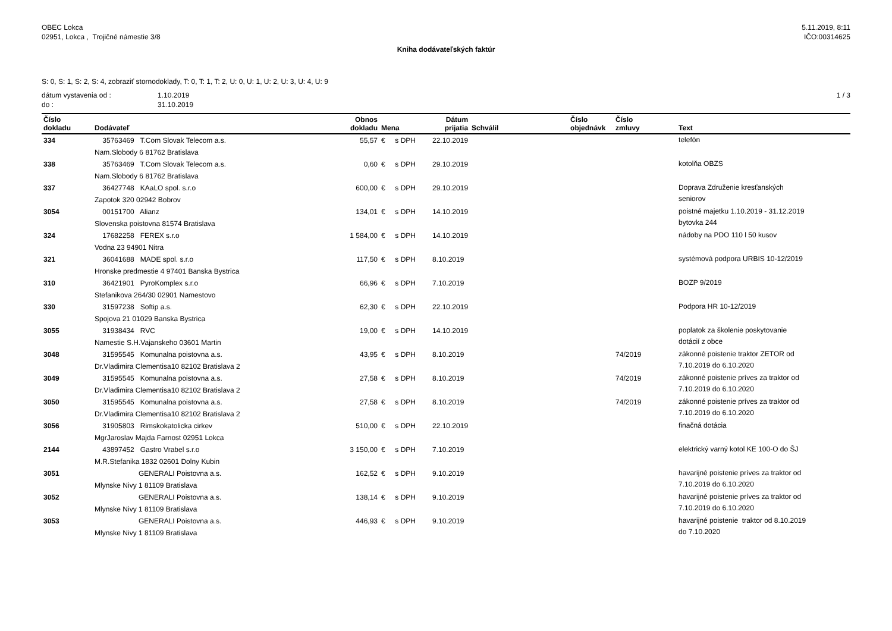OBEC Lokca
02951, Lokca , Trojičné námestie 3/8
5.11.2019, 8:11
IČO:00314625
Kniha dodávateľských faktúr
S: 0, S: 1, S: 2, S: 4, zobraziť stornodoklady, T: 0, T: 1, T: 2, U: 0, U: 1, U: 2, U: 3, U: 4, U: 9
dátum vystavenia od : 1.10.2019
do : 31.10.2019
1 / 3
| Číslo dokladu | Dodávateľ | Obnos dokladu | Mena | Dátum prijatia | Schválil | Číslo objednávk | Číslo zmluvy | Text |
| --- | --- | --- | --- | --- | --- | --- | --- | --- |
| 334 | 35763469 T.Com Slovak Telecom a.s. Nam.Slobody 6 81762 Bratislava | 55,57 | € s DPH | 22.10.2019 | | | | telefón |
| 338 | 35763469 T.Com Slovak Telecom a.s. Nam.Slobody 6 81762 Bratislava | 0,60 | € s DPH | 29.10.2019 | | | | kotolňa OBZS |
| 337 | 36427748 KAaLO spol. s.r.o Zapotok 320 02942 Bobrov | 600,00 | € s DPH | 29.10.2019 | | | | Doprava Združenie kresťanských seniorov |
| 3054 | 00151700 Alianz Slovenska poistovna 81574 Bratislava | 134,01 | € s DPH | 14.10.2019 | | | | poistné majetku 1.10.2019 - 31.12.2019 bytovka 244 |
| 324 | 17682258 FEREX s.r.o Vodna 23 94901 Nitra | 1 584,00 | € s DPH | 14.10.2019 | | | | nádoby na PDO 110 l 50 kusov |
| 321 | 36041688 MADE spol. s.r.o Hronske predmestie 4 97401 Banska Bystrica | 117,50 | € s DPH | 8.10.2019 | | | | systémová podpora URBIS 10-12/2019 |
| 310 | 36421901 PyroKomplex s.r.o Stefanikova 264/30 02901 Namestovo | 66,96 | € s DPH | 7.10.2019 | | | | BOZP 9/2019 |
| 330 | 31597238 Softip a.s. Spojova 21 01029 Banska Bystrica | 62,30 | € s DPH | 22.10.2019 | | | | Podpora HR 10-12/2019 |
| 3055 | 31938434 RVC Namestie S.H.Vajanskeho 03601 Martin | 19,00 | € s DPH | 14.10.2019 | | | | poplatok za školenie poskytovanie dotácií z obce |
| 3048 | 31595545 Komunalna poistovna a.s. Dr.Vladimira Clementisa10 82102 Bratislava 2 | 43,95 | € s DPH | 8.10.2019 | | | 74/2019 | zákonné poistenie traktor ZETOR od 7.10.2019 do 6.10.2020 |
| 3049 | 31595545 Komunalna poistovna a.s. Dr.Vladimira Clementisa10 82102 Bratislava 2 | 27,58 | € s DPH | 8.10.2019 | | | 74/2019 | zákonné poistenie príves za traktor od 7.10.2019 do 6.10.2020 |
| 3050 | 31595545 Komunalna poistovna a.s. Dr.Vladimira Clementisa10 82102 Bratislava 2 | 27,58 | € s DPH | 8.10.2019 | | | 74/2019 | zákonné poistenie príves za traktor od 7.10.2019 do 6.10.2020 |
| 3056 | 31905803 Rimskokatolicka cirkev MgrJaroslav Majda Farnost 02951 Lokca | 510,00 | € s DPH | 22.10.2019 | | | | finačná dotácia |
| 2144 | 43897452 Gastro Vrabel s.r.o M.R.Stefanika 1832 02601 Dolny Kubin | 3 150,00 | € s DPH | 7.10.2019 | | | | elektrický varný kotol KE 100-O do ŠJ |
| 3051 | GENERALI Poistovna a.s. Mlynske Nivy 1 81109 Bratislava | 162,52 | € s DPH | 9.10.2019 | | | | havarijné poistenie príves za traktor od 7.10.2019 do 6.10.2020 |
| 3052 | GENERALI Poistovna a.s. Mlynske Nivy 1 81109 Bratislava | 138,14 | € s DPH | 9.10.2019 | | | | havarijné poistenie príves za traktor od 7.10.2019 do 6.10.2020 |
| 3053 | GENERALI Poistovna a.s. Mlynske Nivy 1 81109 Bratislava | 446,93 | € s DPH | 9.10.2019 | | | | havarijné poistenie traktor od 8.10.2019 do 7.10.2020 |